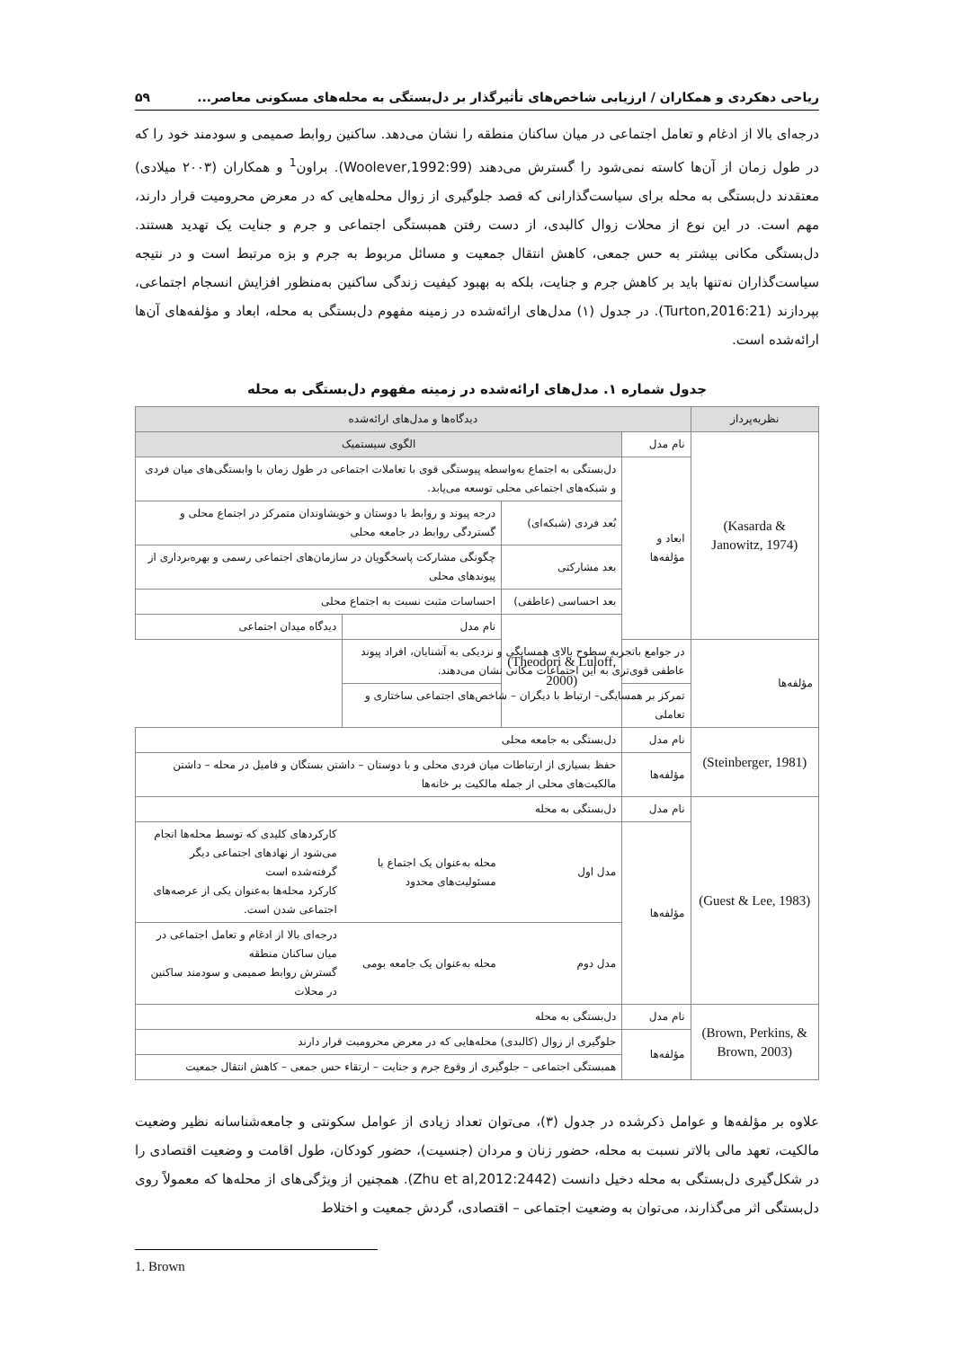ریاحی دهکردی و همکاران / ارزیابی شاخص‌های تأثیرگذار بر دل‌بستگی به محله‌های مسکونی معاصر... ۵۹
درجه‌ای بالا از ادغام و تعامل اجتماعی در میان ساکنان منطقه را نشان می‌دهد. ساکنین روابط صمیمی و سودمند خود را که در طول زمان از آن‌ها کاسته نمی‌شود را گسترش می‌دهند (Woolever,1992:99). براون<sup>1</sup> و همکاران (۲۰۰۳ میلادی) معتقدند دل‌بستگی به محله برای سیاست‌گذارانی که قصد جلوگیری از زوال محله‌هایی که در معرض محرومیت قرار دارند، مهم است. در این نوع از محلات زوال کالبدی، از دست رفتن همبستگی اجتماعی و جرم و جنایت یک تهدید هستند. دل‌بستگی مکانی بیشتر به حس جمعی، کاهش انتقال جمعیت و مسائل مربوط به جرم و بزه مرتبط است و در نتیجه سیاست‌گذاران نه‌تنها باید بر کاهش جرم و جنایت، بلکه به بهبود کیفیت زندگی ساکنین به‌منظور افزایش انسجام اجتماعی، بپردازند (Turton,2016:21). در جدول (۱) مدل‌های ارائه‌شده در زمینه مفهوم دل‌بستگی به محله، ابعاد و مؤلفه‌های آن‌ها ارائه‌شده است.
جدول شماره ۱. مدل‌های ارائه‌شده در زمینه مفهوم دل‌بستگی به محله
| نظریه‌پرداز | دیدگاه‌ها و مدل‌های ارائه‌شده | | | |
| --- | --- | --- | --- | --- |
| (Kasarda & Janowitz, 1974) | نام مدل | الگوی سیستمیک | | |
| | ابعاد و مؤلفه‌ها | دل‌بستگی به اجتماع به‌واسطه پیوستگی قوی با تعاملات اجتماعی در طول زمان با وابستگی‌های میان فردی و شبکه‌های اجتماعی محلی توسعه می‌یابد. | | |
| | | بُعد فردی (شبکه‌ای) | درجه پیوند و روابط با دوستان و خویشاوندان متمرکز در اجتماع محلی و گستردگی روابط در جامعه محلی | |
| | | بعد مشارکتی | چگونگی مشارکت پاسخگویان در سازمان‌های اجتماعی رسمی و بهره‌برداری از پیوندهای محلی | |
| | | بعد احساسی (عاطفی) | احساسات مثبت نسبت به اجتماع محلی | |
| | | (Theodori & Luloff, 2000) | نام مدل | دیدگاه میدان اجتماعی |
| مؤلفه‌ها | در جوامع باتجربه سطوح بالای همسایگی و نزدیکی به آشنایان، افراد پیوند عاطفی قوی‌تری به این اجتماعات مکانی نشان می‌دهند. | | | |
| | تمرکز بر همسایگی– ارتباط با دیگران – شاخص‌های اجتماعی ساختاری و تعاملی | | | |
| (Steinberger, 1981) | نام مدل | دل‌بستگی به جامعه محلی | | |
| | مؤلفه‌ها | حفظ بسیاری از ارتباطات میان فردی محلی و با دوستان – داشتن بستگان و فامیل در محله – داشتن مالکیت‌های محلی از جمله مالکیت بر خانه‌ها | | |
| (Guest & Lee, 1983) | نام مدل | دل‌بستگی به محله | | |
| | مؤلفه‌ها | مدل اول | محله به‌عنوان یک اجتماع با مسئولیت‌های محدود | کارکردهای کلیدی که توسط محله‌ها انجام می‌شود از نهادهای اجتماعی دیگر گرفته‌شده است کارکرد محله‌ها به‌عنوان یکی از عرصه‌های اجتماعی شدن است. |
| | | مدل دوم | محله به‌عنوان یک جامعه بومی | درجه‌ای بالا از ادغام و تعامل اجتماعی در میان ساکنان منطقه گسترش روابط صمیمی و سودمند ساکنین در محلات |
| (Brown, Perkins, & Brown, 2003) | نام مدل | دل‌بستگی به محله | | |
| | مؤلفه‌ها | جلوگیری از زوال (کالبدی) محله‌هایی که در معرض محرومیت قرار دارند | | |
| | | همبستگی اجتماعی – جلوگیری از وقوع جرم و جنایت – ارتقاء حس جمعی – کاهش انتقال جمعیت | | |
علاوه بر مؤلفه‌ها و عوامل ذکرشده در جدول (۳)، می‌توان تعداد زیادی از عوامل سکونتی و جامعه‌شناسانه نظیر وضعیت مالکیت، تعهد مالی بالاتر نسبت به محله، حضور زنان و مردان (جنسیت)، حضور کودکان، طول اقامت و وضعیت اقتصادی را در شکل‌گیری دل‌بستگی به محله دخیل دانست (Zhu et al,2012:2442). همچنین از ویژگی‌های از محله‌ها که معمولاً روی دل‌بستگی اثر می‌گذارند، می‌توان به وضعیت اجتماعی – اقتصادی، گردش جمعیت و اختلاط
1. Brown